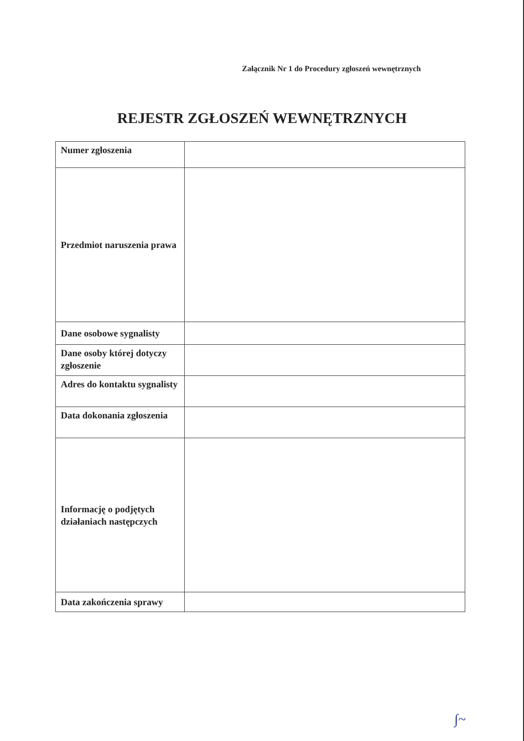Załącznik Nr 1 do Procedury zgłoszeń wewnętrznych
REJESTR ZGŁOSZEŃ WEWNĘTRZNYCH
| Numer zgłoszenia | |
| Przedmiot naruszenia prawa | |
| Dane osobowe sygnalisty | |
| Dane osoby której dotyczy zgłoszenie | |
| Adres do kontaktu sygnalisty | |
| Data dokonania zgłoszenia | |
| Informację o podjętych działaniach następczych | |
| Data zakończenia sprawy | |
∫~